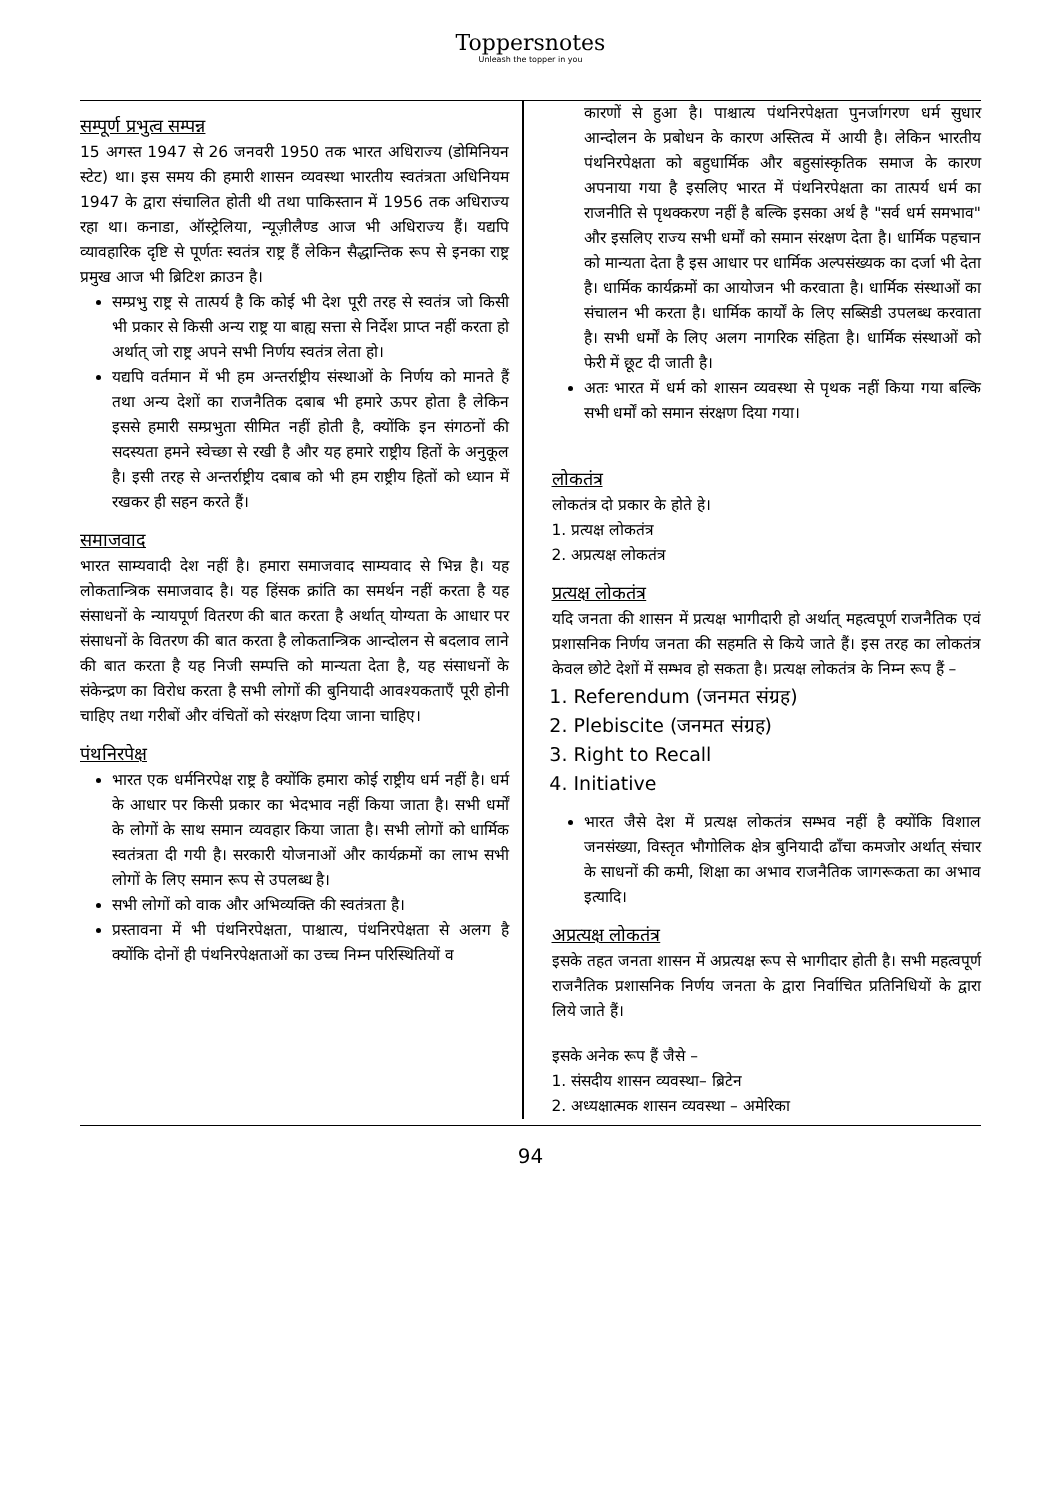Toppersnotes
Unleash the topper in you
सम्पूर्ण प्रभुत्व सम्पन्न
15 अगस्त 1947 से 26 जनवरी 1950 तक भारत अधिराज्य (डोमिनियन स्टेट) था। इस समय की हमारी शासन व्यवस्था भारतीय स्वतंत्रता अधिनियम 1947 के द्वारा संचालित होती थी तथा पाकिस्तान में 1956 तक अधिराज्य रहा था। कनाडा, ऑस्ट्रेलिया, न्यूज़ीलैण्ड आज भी अधिराज्य हैं। यद्यपि व्यावहारिक दृष्टि से पूर्णतः स्वतंत्र राष्ट्र हैं लेकिन सैद्धान्तिक रूप से इनका राष्ट्र प्रमुख आज भी ब्रिटिश क्राउन है।
सम्प्रभु राष्ट्र से तात्पर्य है कि कोई भी देश पूरी तरह से स्वतंत्र जो किसी भी प्रकार से किसी अन्य राष्ट्र या बाह्य सत्ता से निर्देश प्राप्त नहीं करता हो अर्थात् जो राष्ट्र अपने सभी निर्णय स्वतंत्र लेता हो।
यद्यपि वर्तमान में भी हम अन्तर्राष्ट्रीय संस्थाओं के निर्णय को मानते हैं तथा अन्य देशों का राजनैतिक दबाब भी हमारे ऊपर होता है लेकिन इससे हमारी सम्प्रभुता सीमित नहीं होती है, क्योंकि इन संगठनों की सदस्यता हमने स्वेच्छा से रखी है और यह हमारे राष्ट्रीय हितों के अनुकूल है। इसी तरह से अन्तर्राष्ट्रीय दबाब को भी हम राष्ट्रीय हितों को ध्यान में रखकर ही सहन करते हैं।
समाजवाद
भारत साम्यवादी देश नहीं है। हमारा समाजवाद साम्यवाद से भिन्न है। यह लोकतान्त्रिक समाजवाद है। यह हिंसक क्रांति का समर्थन नहीं करता है यह संसाधनों के न्यायपूर्ण वितरण की बात करता है अर्थात् योग्यता के आधार पर संसाधनों के वितरण की बात करता है लोकतान्त्रिक आन्दोलन से बदलाव लाने की बात करता है यह निजी सम्पत्ति को मान्यता देता है, यह संसाधनों के संकेन्द्रण का विरोध करता है सभी लोगों की बुनियादी आवश्यकताएँ पूरी होनी चाहिए तथा गरीबों और वंचितों को संरक्षण दिया जाना चाहिए।
पंथनिरपेक्ष
भारत एक धर्मनिरपेक्ष राष्ट्र है क्योंकि हमारा कोई राष्ट्रीय धर्म नहीं है। धर्म के आधार पर किसी प्रकार का भेदभाव नहीं किया जाता है। सभी धर्मों के लोगों के साथ समान व्यवहार किया जाता है। सभी लोगों को धार्मिक स्वतंत्रता दी गयी है। सरकारी योजनाओं और कार्यक्रमों का लाभ सभी लोगों के लिए समान रूप से उपलब्ध है।
सभी लोगों को वाक और अभिव्यक्ति की स्वतंत्रता है।
प्रस्तावना में भी पंथनिरपेक्षता, पाश्चात्य, पंथनिरपेक्षता से अलग है क्योंकि दोनों ही पंथनिरपेक्षताओं का उच्च निम्न परिस्थितियों व
कारणों से हुआ है। पाश्चात्य पंथनिरपेक्षता पुनर्जागरण धर्म सुधार आन्दोलन के प्रबोधन के कारण अस्तित्व में आयी है। लेकिन भारतीय पंथनिरपेक्षता को बहुधार्मिक और बहुसांस्कृतिक समाज के कारण अपनाया गया है इसलिए भारत में पंथनिरपेक्षता का तात्पर्य धर्म का राजनीति से पृथक्करण नहीं है बल्कि इसका अर्थ है "सर्व धर्म समभाव" और इसलिए राज्य सभी धर्मों को समान संरक्षण देता है। धार्मिक पहचान को मान्यता देता है इस आधार पर धार्मिक अल्पसंख्यक का दर्जा भी देता है। धार्मिक कार्यक्रमों का आयोजन भी करवाता है। धार्मिक संस्थाओं का संचालन भी करता है। धार्मिक कार्यों के लिए सब्सिडी उपलब्ध करवाता है। सभी धर्मों के लिए अलग नागरिक संहिता है। धार्मिक संस्थाओं को फेरी में छूट दी जाती है।
अतः भारत में धर्म को शासन व्यवस्था से पृथक नहीं किया गया बल्कि सभी धर्मों को समान संरक्षण दिया गया।
लोकतंत्र
लोकतंत्र दो प्रकार के होते हे।
1. प्रत्यक्ष लोकतंत्र
2. अप्रत्यक्ष लोकतंत्र
प्रत्यक्ष लोकतंत्र
यदि जनता की शासन में प्रत्यक्ष भागीदारी हो अर्थात् महत्वपूर्ण राजनैतिक एवं प्रशासनिक निर्णय जनता की सहमति से किये जाते हैं। इस तरह का लोकतंत्र केवल छोटे देशों में सम्भव हो सकता है। प्रत्यक्ष लोकतंत्र के निम्न रूप हैं –
1. Referendum (जनमत संग्रह)
2. Plebiscite (जनमत संग्रह)
3. Right to Recall
4. Initiative
भारत जैसे देश में प्रत्यक्ष लोकतंत्र सम्भव नहीं है क्योंकि विशाल जनसंख्या, विस्तृत भौगोलिक क्षेत्र बुनियादी ढाँचा कमजोर अर्थात् संचार के साधनों की कमी, शिक्षा का अभाव राजनैतिक जागरूकता का अभाव इत्यादि।
अप्रत्यक्ष लोकतंत्र
इसके तहत जनता शासन में अप्रत्यक्ष रूप से भागीदार होती है। सभी महत्वपूर्ण राजनैतिक प्रशासनिक निर्णय जनता के द्वारा निर्वाचित प्रतिनिधियों के द्वारा लिये जाते हैं।
इसके अनेक रूप हैं जैसे –
1. संसदीय शासन व्यवस्था– ब्रिटेन
2. अध्यक्षात्मक शासन व्यवस्था – अमेरिका
94